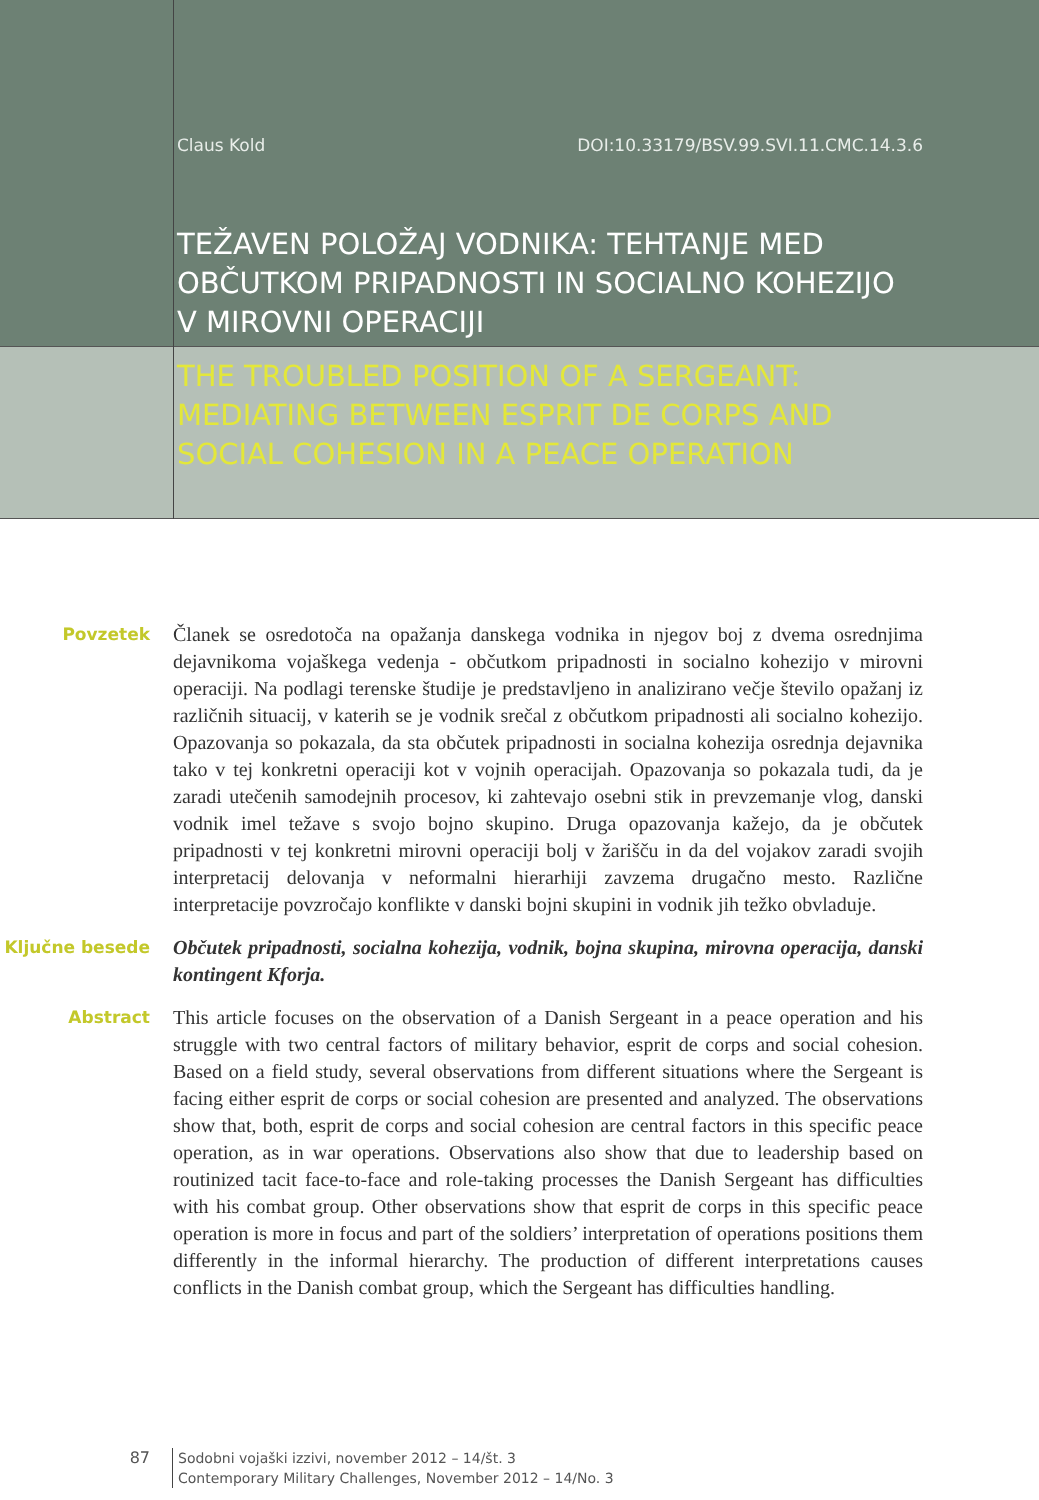Claus Kold DOI:10.33179/BSV.99.SVI.11.CMC.14.3.6
TEŽAVEN POLOŽAJ VODNIKA: TEHTANJE MED OBČUTKOM PRIPADNOSTI IN SOCIALNO KOHEZIJO V MIROVNI OPERACIJI
THE TROUBLED POSITION OF A SERGEANT: MEDIATING BETWEEN ESPRIT DE CORPS AND SOCIAL COHESION IN A PEACE OPERATION
Povzetek
Članek se osredotoča na opažanja danskega vodnika in njegov boj z dvema osrednjima dejavnikoma vojaškega vedenja - občutkom pripadnosti in socialno kohezijo v mirovni operaciji. Na podlagi terenske študije je predstavljeno in analizirano večje število opažanj iz različnih situacij, v katerih se je vodnik srečal z občutkom pripadnosti ali socialno kohezijo. Opazovanja so pokazala, da sta občutek pripadnosti in socialna kohezija osrednja dejavnika tako v tej konkretni operaciji kot v vojnih operacijah. Opazovanja so pokazala tudi, da je zaradi utečenih samodejnih procesov, ki zahtevajo osebni stik in prevzemanje vlog, danski vodnik imel težave s svojo bojno skupino. Druga opazovanja kažejo, da je občutek pripadnosti v tej konkretni mirovni operaciji bolj v žarišču in da del vojakov zaradi svojih interpretacij delovanja v neformalni hierarhiji zavzema drugačno mesto. Različne interpretacije povzročajo konflikte v danski bojni skupini in vodnik jih težko obvladuje.
Ključne besede
Občutek pripadnosti, socialna kohezija, vodnik, bojna skupina, mirovna operacija, danski kontingent Kforja.
Abstract
This article focuses on the observation of a Danish Sergeant in a peace operation and his struggle with two central factors of military behavior, esprit de corps and social cohesion. Based on a field study, several observations from different situations where the Sergeant is facing either esprit de corps or social cohesion are presented and analyzed. The observations show that, both, esprit de corps and social cohesion are central factors in this specific peace operation, as in war operations. Observations also show that due to leadership based on routinized tacit face-to-face and role-taking processes the Danish Sergeant has difficulties with his combat group. Other observations show that esprit de corps in this specific peace operation is more in focus and part of the soldiers’ interpretation of operations positions them differently in the informal hierarchy. The production of different interpretations causes conflicts in the Danish combat group, which the Sergeant has difficulties handling.
87
Sodobni vojaški izzivi, november 2012 – 14/št. 3
Contemporary Military Challenges, November 2012 – 14/No. 3